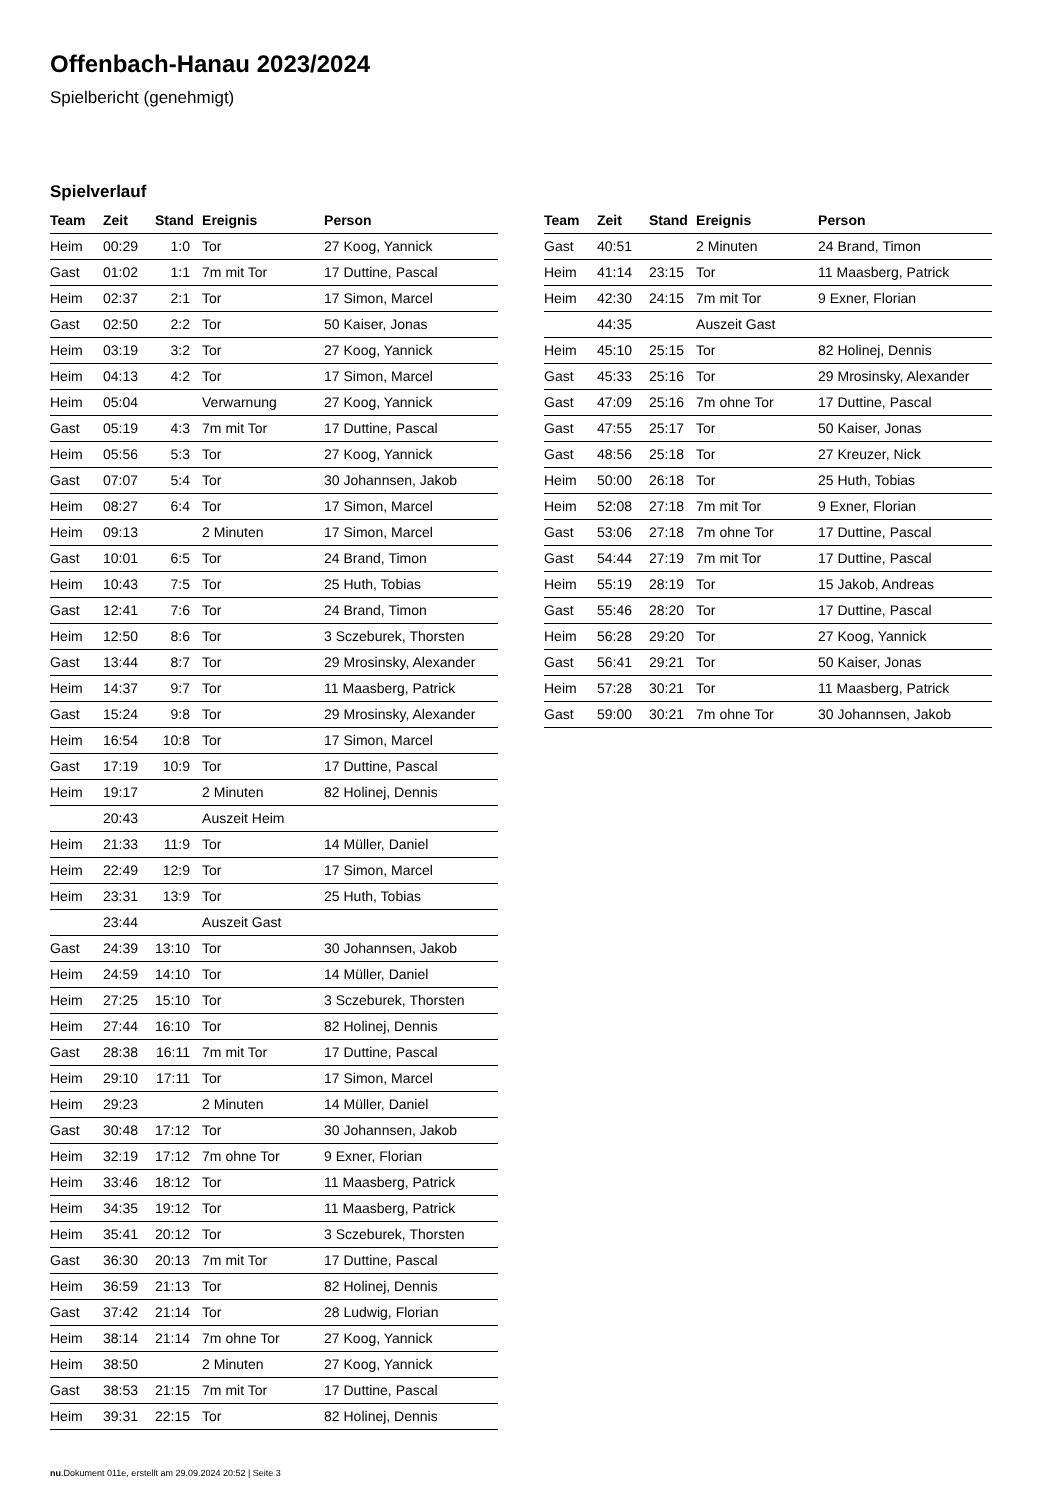Offenbach-Hanau 2023/2024
Spielbericht (genehmigt)
Spielverlauf
| Team | Zeit | Stand | Ereignis | Person |
| --- | --- | --- | --- | --- |
| Heim | 00:29 | 1:0 | Tor | 27 Koog, Yannick |
| Gast | 01:02 | 1:1 | 7m mit Tor | 17 Duttine, Pascal |
| Heim | 02:37 | 2:1 | Tor | 17 Simon, Marcel |
| Gast | 02:50 | 2:2 | Tor | 50 Kaiser, Jonas |
| Heim | 03:19 | 3:2 | Tor | 27 Koog, Yannick |
| Heim | 04:13 | 4:2 | Tor | 17 Simon, Marcel |
| Heim | 05:04 | | Verwarnung | 27 Koog, Yannick |
| Gast | 05:19 | 4:3 | 7m mit Tor | 17 Duttine, Pascal |
| Heim | 05:56 | 5:3 | Tor | 27 Koog, Yannick |
| Gast | 07:07 | 5:4 | Tor | 30 Johannsen, Jakob |
| Heim | 08:27 | 6:4 | Tor | 17 Simon, Marcel |
| Heim | 09:13 | | 2 Minuten | 17 Simon, Marcel |
| Gast | 10:01 | 6:5 | Tor | 24 Brand, Timon |
| Heim | 10:43 | 7:5 | Tor | 25 Huth, Tobias |
| Gast | 12:41 | 7:6 | Tor | 24 Brand, Timon |
| Heim | 12:50 | 8:6 | Tor | 3 Sczeburek, Thorsten |
| Gast | 13:44 | 8:7 | Tor | 29 Mrosinsky, Alexander |
| Heim | 14:37 | 9:7 | Tor | 11 Maasberg, Patrick |
| Gast | 15:24 | 9:8 | Tor | 29 Mrosinsky, Alexander |
| Heim | 16:54 | 10:8 | Tor | 17 Simon, Marcel |
| Gast | 17:19 | 10:9 | Tor | 17 Duttine, Pascal |
| Heim | 19:17 | | 2 Minuten | 82 Holinej, Dennis |
| | 20:43 | | Auszeit Heim | |
| Heim | 21:33 | 11:9 | Tor | 14 Müller, Daniel |
| Heim | 22:49 | 12:9 | Tor | 17 Simon, Marcel |
| Heim | 23:31 | 13:9 | Tor | 25 Huth, Tobias |
| | 23:44 | | Auszeit Gast | |
| Gast | 24:39 | 13:10 | Tor | 30 Johannsen, Jakob |
| Heim | 24:59 | 14:10 | Tor | 14 Müller, Daniel |
| Heim | 27:25 | 15:10 | Tor | 3 Sczeburek, Thorsten |
| Heim | 27:44 | 16:10 | Tor | 82 Holinej, Dennis |
| Gast | 28:38 | 16:11 | 7m mit Tor | 17 Duttine, Pascal |
| Heim | 29:10 | 17:11 | Tor | 17 Simon, Marcel |
| Heim | 29:23 | | 2 Minuten | 14 Müller, Daniel |
| Gast | 30:48 | 17:12 | Tor | 30 Johannsen, Jakob |
| Heim | 32:19 | 17:12 | 7m ohne Tor | 9 Exner, Florian |
| Heim | 33:46 | 18:12 | Tor | 11 Maasberg, Patrick |
| Heim | 34:35 | 19:12 | Tor | 11 Maasberg, Patrick |
| Heim | 35:41 | 20:12 | Tor | 3 Sczeburek, Thorsten |
| Gast | 36:30 | 20:13 | 7m mit Tor | 17 Duttine, Pascal |
| Heim | 36:59 | 21:13 | Tor | 82 Holinej, Dennis |
| Gast | 37:42 | 21:14 | Tor | 28 Ludwig, Florian |
| Heim | 38:14 | 21:14 | 7m ohne Tor | 27 Koog, Yannick |
| Heim | 38:50 | | 2 Minuten | 27 Koog, Yannick |
| Gast | 38:53 | 21:15 | 7m mit Tor | 17 Duttine, Pascal |
| Heim | 39:31 | 22:15 | Tor | 82 Holinej, Dennis |
| Team | Zeit | Stand | Ereignis | Person |
| --- | --- | --- | --- | --- |
| Gast | 40:51 | | 2 Minuten | 24 Brand, Timon |
| Heim | 41:14 | 23:15 | Tor | 11 Maasberg, Patrick |
| Heim | 42:30 | 24:15 | 7m mit Tor | 9 Exner, Florian |
| | 44:35 | | Auszeit Gast | |
| Heim | 45:10 | 25:15 | Tor | 82 Holinej, Dennis |
| Gast | 45:33 | 25:16 | Tor | 29 Mrosinsky, Alexander |
| Gast | 47:09 | 25:16 | 7m ohne Tor | 17 Duttine, Pascal |
| Gast | 47:55 | 25:17 | Tor | 50 Kaiser, Jonas |
| Gast | 48:56 | 25:18 | Tor | 27 Kreuzer, Nick |
| Heim | 50:00 | 26:18 | Tor | 25 Huth, Tobias |
| Heim | 52:08 | 27:18 | 7m mit Tor | 9 Exner, Florian |
| Gast | 53:06 | 27:18 | 7m ohne Tor | 17 Duttine, Pascal |
| Gast | 54:44 | 27:19 | 7m mit Tor | 17 Duttine, Pascal |
| Heim | 55:19 | 28:19 | Tor | 15 Jakob, Andreas |
| Gast | 55:46 | 28:20 | Tor | 17 Duttine, Pascal |
| Heim | 56:28 | 29:20 | Tor | 27 Koog, Yannick |
| Gast | 56:41 | 29:21 | Tor | 50 Kaiser, Jonas |
| Heim | 57:28 | 30:21 | Tor | 11 Maasberg, Patrick |
| Gast | 59:00 | 30:21 | 7m ohne Tor | 30 Johannsen, Jakob |
nu.Dokument 011e, erstellt am 29.09.2024 20:52 | Seite 3